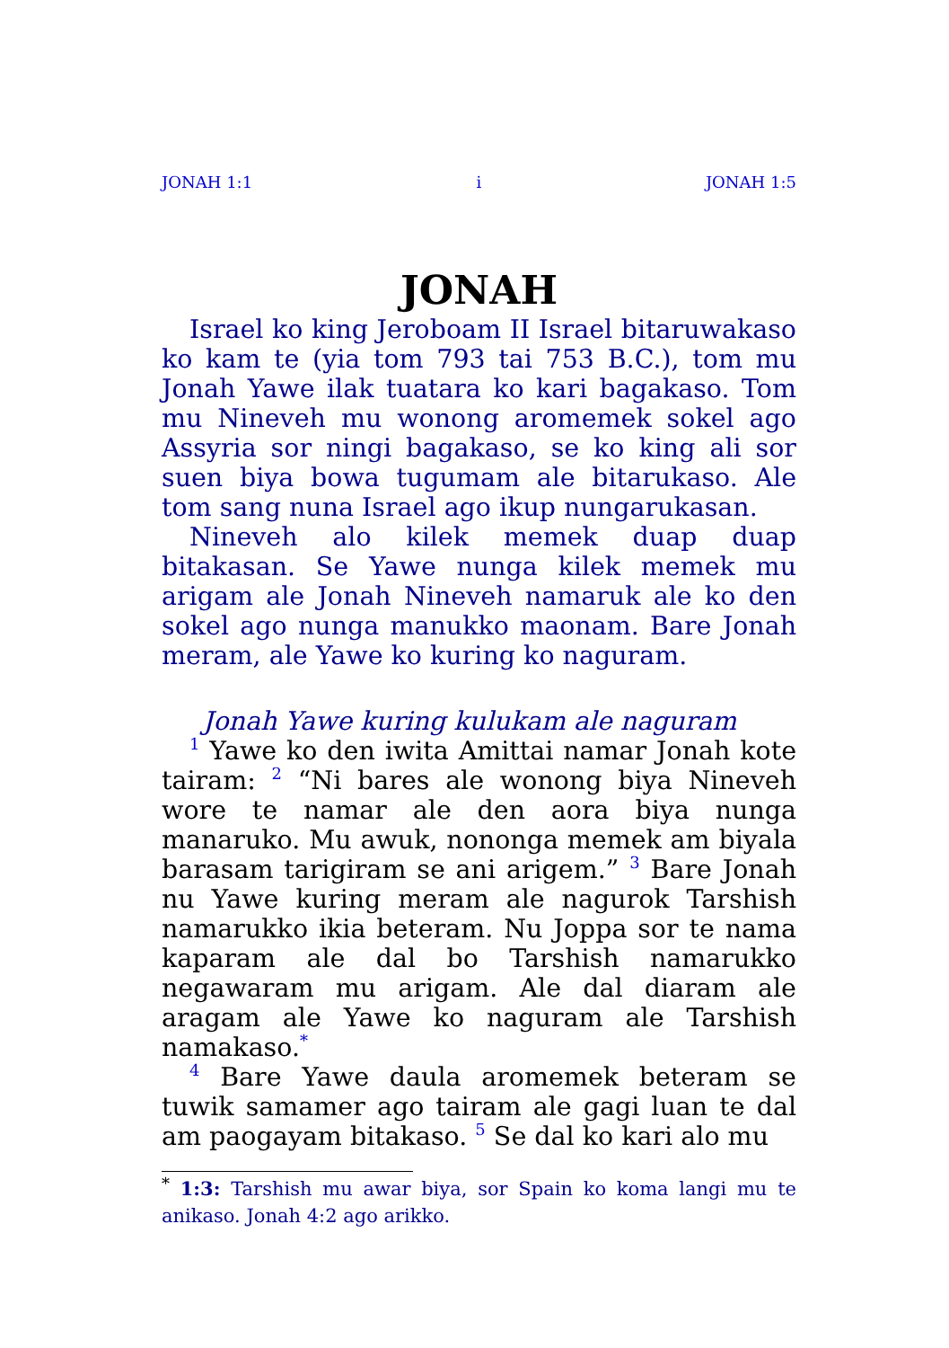JONAH 1:1 i JONAH 1:5
JONAH
Israel ko king Jeroboam II Israel bitaruwakaso ko kam te (yia tom 793 tai 753 B.C.), tom mu Jonah Yawe ilak tuatara ko kari bagakaso. Tom mu Nineveh mu wonong aromemek sokel ago Assyria sor ningi bagakaso, se ko king ali sor suen biya bowa tugumam ale bitarukaso. Ale tom sang nuna Israel ago ikup nungarukasan.
Nineveh alo kilek memek duap duap bitakasan. Se Yawe nunga kilek memek mu arigam ale Jonah Nineveh namaruk ale ko den sokel ago nunga manukko maonam. Bare Jonah meram, ale Yawe ko kuring ko naguram.
Jonah Yawe kuring kulukam ale naguram
<sup>1</sup> Yawe ko den iwita Amittai namar Jonah kote tairam: <sup>2</sup> “Ni bares ale wonong biya Nineveh wore te namar ale den aora biya nunga manaruko. Mu awuk, nononga memek am biyala barasam tarigiram se ani arigem.” <sup>3</sup> Bare Jonah nu Yawe kuring meram ale nagurok Tarshish namarukko ikia beteram. Nu Joppa sor te nama kaparam ale dal bo Tarshish namarukko negawaram mu arigam. Ale dal diaram ale aragam ale Yawe ko naguram ale Tarshish namakaso.<sup>*</sup>
<sup>4</sup> Bare Yawe daula aromemek beteram se tuwik samamer ago tairam ale gagi luan te dal am paogayam bitakaso. <sup>5</sup> Se dal ko kari alo mu
<sup>*</sup> 1:3: Tarshish mu awar biya, sor Spain ko koma langi mu te anikaso. Jonah 4:2 ago arikko.